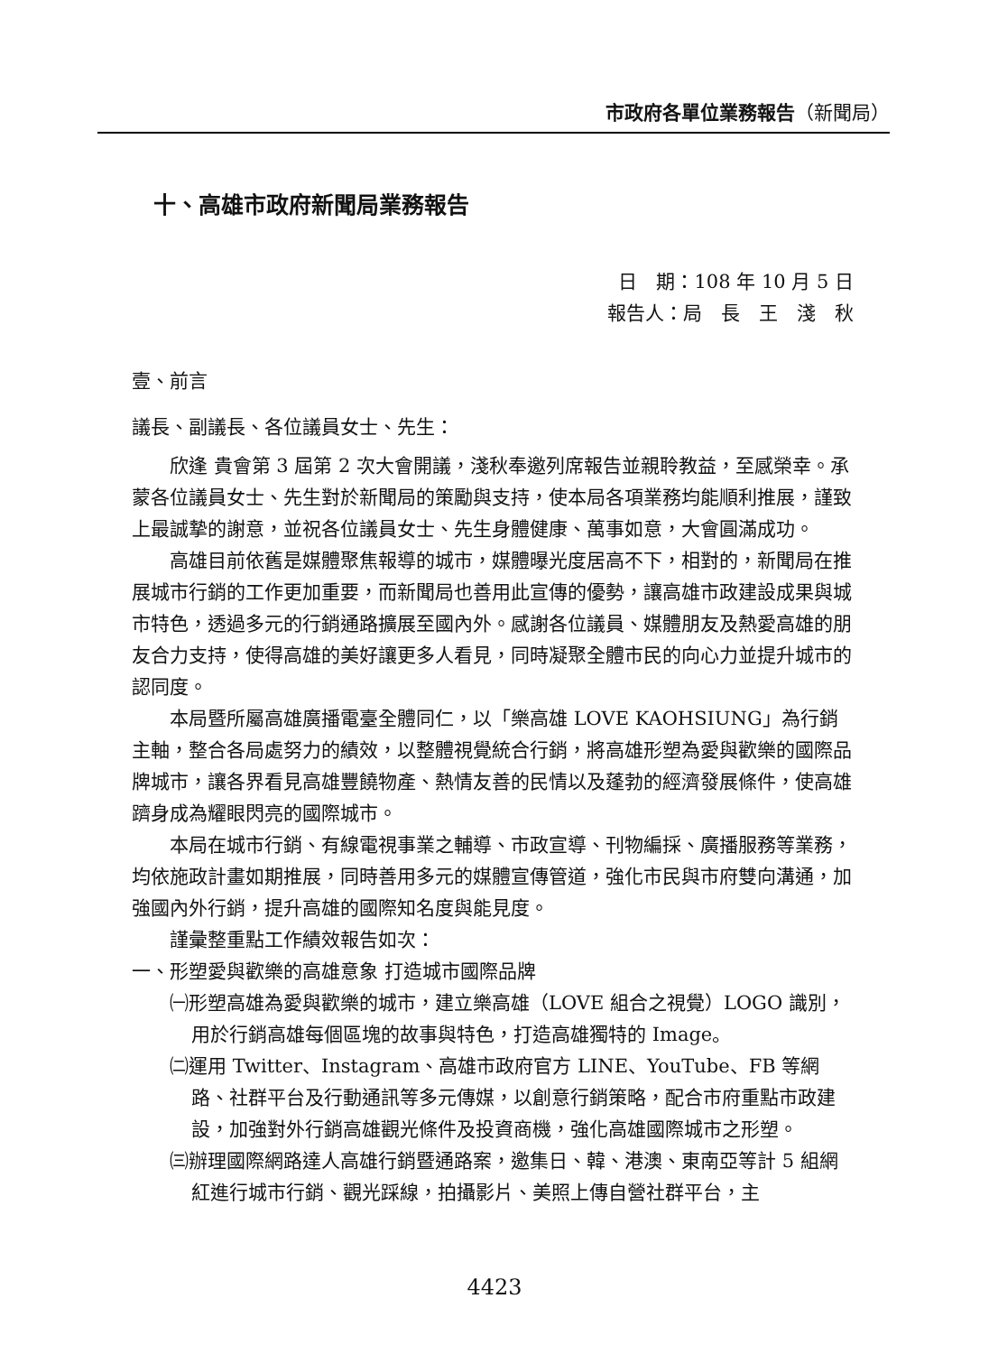市政府各單位業務報告（新聞局）
十、高雄市政府新聞局業務報告
日　期：108 年 10 月 5 日
報告人：局　長　王　淺　秋
壹、前言
議長、副議長、各位議員女士、先生：
欣逢 貴會第 3 屆第 2 次大會開議，淺秋奉邀列席報告並親聆教益，至感榮幸。承蒙各位議員女士、先生對於新聞局的策勵與支持，使本局各項業務均能順利推展，謹致上最誠摯的謝意，並祝各位議員女士、先生身體健康、萬事如意，大會圓滿成功。
高雄目前依舊是媒體聚焦報導的城市，媒體曝光度居高不下，相對的，新聞局在推展城市行銷的工作更加重要，而新聞局也善用此宣傳的優勢，讓高雄市政建設成果與城市特色，透過多元的行銷通路擴展至國內外。感謝各位議員、媒體朋友及熱愛高雄的朋友合力支持，使得高雄的美好讓更多人看見，同時凝聚全體市民的向心力並提升城市的認同度。
本局暨所屬高雄廣播電臺全體同仁，以「樂高雄 LOVE KAOHSIUNG」為行銷主軸，整合各局處努力的績效，以整體視覺統合行銷，將高雄形塑為愛與歡樂的國際品牌城市，讓各界看見高雄豐饒物產、熱情友善的民情以及蓬勃的經濟發展條件，使高雄躋身成為耀眼閃亮的國際城市。
本局在城市行銷、有線電視事業之輔導、市政宣導、刊物編採、廣播服務等業務，均依施政計畫如期推展，同時善用多元的媒體宣傳管道，強化市民與市府雙向溝通，加強國內外行銷，提升高雄的國際知名度與能見度。
謹彙整重點工作績效報告如次：
一、形塑愛與歡樂的高雄意象 打造城市國際品牌
㈠形塑高雄為愛與歡樂的城市，建立樂高雄（LOVE 組合之視覺）LOGO 識別，用於行銷高雄每個區塊的故事與特色，打造高雄獨特的 Image。
㈡運用 Twitter、Instagram、高雄市政府官方 LINE、YouTube、FB 等網路、社群平台及行動通訊等多元傳媒，以創意行銷策略，配合市府重點市政建設，加強對外行銷高雄觀光條件及投資商機，強化高雄國際城市之形塑。
㈢辦理國際網路達人高雄行銷暨通路案，邀集日、韓、港澳、東南亞等計 5 組網紅進行城市行銷、觀光踩線，拍攝影片、美照上傳自營社群平台，主
4423